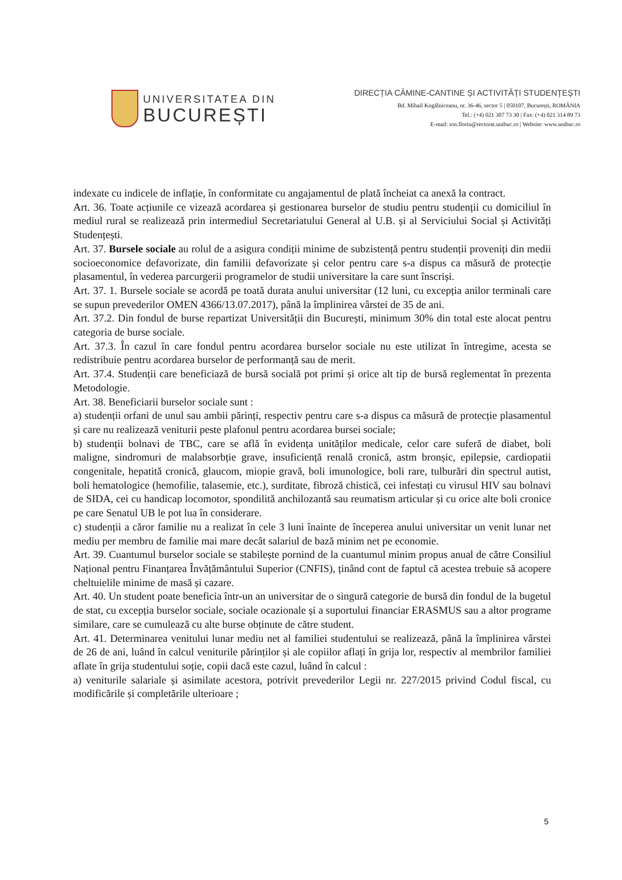UNIVERSITATEA DIN
BUCUREȘTI
DIRECȚIA CĂMINE-CANTINE ȘI ACTIVITĂȚI STUDENȚEȘTI
Bd. Mihail Kogălniceanu, nr. 36-46, sector 5 | 050107, București, ROMÂNIA
Tel.: (+4) 021 307 73 30 | Fax: (+4) 021 314 89 73
E-mail: ion.florin@rectorat.unibuc.ro | Website: www.unibuc.ro
indexate cu indicele de inflație, în conformitate cu angajamentul de plată încheiat ca anexă la contract.
Art. 36. Toate acțiunile ce vizează acordarea și gestionarea burselor de studiu pentru studenții cu domiciliul în mediul rural se realizează prin intermediul Secretariatului General al U.B. și al Serviciului Social și Activități Studențești.
Art. 37. Bursele sociale au rolul de a asigura condiții minime de subzistență pentru studenții proveniți din medii socioeconomice defavorizate, din familii defavorizate și celor pentru care s-a dispus ca măsură de protecție plasamentul, în vederea parcurgerii programelor de studii universitare la care sunt înscriși.
Art. 37. 1. Bursele sociale se acordă pe toată durata anului universitar (12 luni, cu excepția anilor terminali care se supun prevederilor OMEN 4366/13.07.2017), până la împlinirea vârstei de 35 de ani.
Art. 37.2. Din fondul de burse repartizat Universității din București, minimum 30% din total este alocat pentru categoria de burse sociale.
Art. 37.3. În cazul în care fondul pentru acordarea burselor sociale nu este utilizat în întregime, acesta se redistribuie pentru acordarea burselor de performanță sau de merit.
Art. 37.4. Studenții care beneficiază de bursă socială pot primi și orice alt tip de bursă reglementat în prezenta Metodologie.
Art. 38. Beneficiarii burselor sociale sunt :
a) studenții orfani de unul sau ambii părinți, respectiv pentru care s-a dispus ca măsură de protecție plasamentul și care nu realizează veniturii peste plafonul pentru acordarea bursei sociale;
b) studenții bolnavi de TBC, care se află în evidența unităților medicale, celor care suferă de diabet, boli maligne, sindromuri de malabsorbție grave, insuficiență renală cronică, astm bronșic, epilepsie, cardiopatii congenitale, hepatită cronică, glaucom, miopie gravă, boli imunologice, boli rare, tulburări din spectrul autist, boli hematologice (hemofilie, talasemie, etc.), surditate, fibroză chistică, cei infestați cu virusul HIV sau bolnavi de SIDA, cei cu handicap locomotor, spondilită anchilozantă sau reumatism articular și cu orice alte boli cronice pe care Senatul UB le pot lua în considerare.
c) studenții a căror familie nu a realizat în cele 3 luni înainte de începerea anului universitar un venit lunar net mediu per membru de familie mai mare decât salariul de bază minim net pe economie.
Art. 39. Cuantumul burselor sociale se stabilește pornind de la cuantumul minim propus anual de către Consiliul Național pentru Finanțarea Învățământului Superior (CNFIS), ținând cont de faptul că acestea trebuie să acopere cheltuielile minime de masă și cazare.
Art. 40. Un student poate beneficia într-un an universitar de o singură categorie de bursă din fondul de la bugetul de stat, cu excepția burselor sociale, sociale ocazionale și a suportului financiar ERASMUS sau a altor programe similare, care se cumulează cu alte burse obținute de către student.
Art. 41. Determinarea venitului lunar mediu net al familiei studentului se realizează, până la împlinirea vârstei de 26 de ani, luând în calcul veniturile părinților și ale copiilor aflați în grija lor, respectiv al membrilor familiei aflate în grija studentului soție, copii dacă este cazul, luând în calcul :
a) veniturile salariale și asimilate acestora, potrivit prevederilor Legii nr. 227/2015 privind Codul fiscal, cu modificările și completările ulterioare ;
5